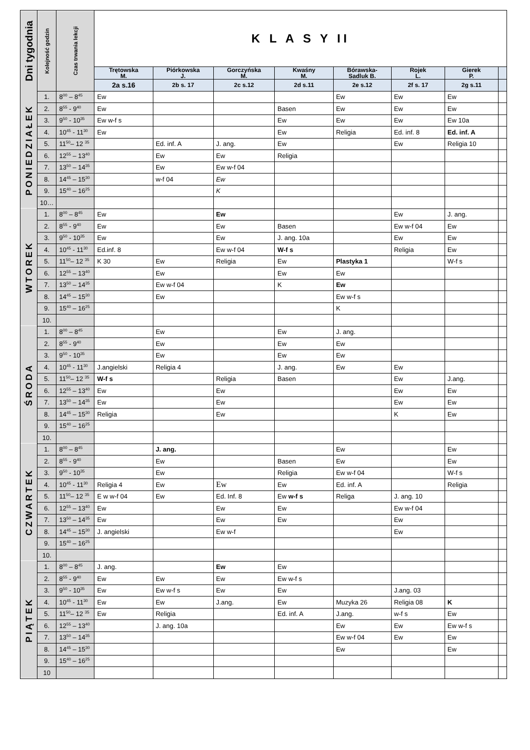| Dni tygodnia | Kolejność godzin | Czas trwania lekcji | K L A S Y II | | | | | | | |
| --- | --- | --- | --- | --- | --- | --- | --- | --- | --- | --- |
| | | | Trętowska M. | Piórkowska J. | Gorczyńska M. | Kwaśny M. | Bórawska- Sadluk B. | Rojek L. | Gierek P. | |
| | | | 2a s.16 | 2b s. 17 | 2c s.12 | 2d s.11 | 2e s.12 | 2f s. 17 | 2g s.11 | |
| PONIEDZIAŁEK | 1. | 8<sup>00</sup> – 8<sup>45</sup> | Ew | | | | Ew | Ew | Ew | |
| | 2. | 8<sup>55</sup> - 9<sup>40</sup> | Ew | | | Basen | Ew | Ew | Ew | |
| | 3. | 9<sup>50</sup> - 10<sup>35</sup> | Ew w-f s | | | Ew | Ew | Ew | Ew 10a | |
| | 4. | 10<sup>45</sup> - 11<sup>30</sup> | Ew | | | Ew | Religia | Ed. inf. 8 | Ed. inf. A | |
| | 5. | 11<sup>50</sup>– 12 <sup>35</sup> | | Ed. inf. A | J. ang. | Ew | | Ew | Religia 10 | |
| | 6. | 12<sup>55</sup> – 13<sup>40</sup> | | Ew | Ew | Religia | | | | |
| | 7. | 13<sup>50</sup> – 14<sup>35</sup> | | Ew | Ew w-f 04 | | | | | |
| | 8. | 14<sup>45</sup> – 15<sup>30</sup> | | w-f 04 | Ew | | | | | |
| | 9. | 15<sup>40</sup> – 16<sup>25</sup> | | | K | | | | | |
| | 10… | | | | | | | | | |
| WTOREK | 1. | 8<sup>00</sup> – 8<sup>45</sup> | Ew | | Ew | | | Ew | J. ang. | |
| | 2. | 8<sup>55</sup> - 9<sup>40</sup> | Ew | | Ew | Basen | | Ew w-f 04 | Ew | |
| | 3. | 9<sup>50</sup> - 10<sup>35</sup> | Ew | | Ew | J. ang. 10a | | Ew | Ew | |
| | 4. | 10<sup>45</sup> - 11<sup>30</sup> | Ed.inf. 8 | | Ew w-f 04 | W-f s | | Religia | Ew | |
| | 5. | 11<sup>50</sup>– 12 <sup>35</sup> | K 30 | Ew | Religia | Ew | Plastyka 1 | | W-f s | |
| | 6. | 12<sup>55</sup> – 13<sup>40</sup> | | Ew | | Ew | Ew | | | |
| | 7. | 13<sup>50</sup> – 14<sup>35</sup> | | Ew w-f 04 | | K | Ew | | | |
| | 8. | 14<sup>45</sup> – 15<sup>30</sup> | | Ew | | | Ew w-f s | | | |
| | 9. | 15<sup>40</sup> – 16<sup>25</sup> | | | | | K | | | |
| | 10. | | | | | | | | | |
| ŚRODA | 1. | 8<sup>00</sup> – 8<sup>45</sup> | | Ew | | Ew | J. ang. | | | |
| | 2. | 8<sup>55</sup> - 9<sup>40</sup> | | Ew | | Ew | Ew | | | |
| | 3. | 9<sup>50</sup> - 10<sup>35</sup> | | Ew | | Ew | Ew | | | |
| | 4. | 10<sup>45</sup> - 11<sup>30</sup> | J.angielski | Religia 4 | | J. ang. | Ew | Ew | | |
| | 5. | 11<sup>50</sup>– 12 <sup>35</sup> | W-f s | | Religia | Basen | | Ew | J.ang. | |
| | 6. | 12<sup>55</sup> – 13<sup>40</sup> | Ew | | Ew | | | Ew | Ew | |
| | 7. | 13<sup>50</sup> – 14<sup>35</sup> | Ew | | Ew | | | Ew | Ew | |
| | 8. | 14<sup>45</sup> – 15<sup>30</sup> | Religia | | Ew | | | K | Ew | |
| | 9. | 15<sup>40</sup> – 16<sup>25</sup> | | | | | | | | |
| | 10. | | | | | | | | | |
| CZWARTEK | 1. | 8<sup>00</sup> – 8<sup>45</sup> | | J. ang. | | | Ew | | Ew | |
| | 2. | 8<sup>55</sup> - 9<sup>40</sup> | | Ew | | Basen | Ew | | Ew | |
| | 3. | 9<sup>50</sup> - 10<sup>35</sup> | | Ew | | Religia | Ew w-f 04 | | W-f s | |
| | 4. | 10<sup>45</sup> - 11<sup>30</sup> | Religia 4 | Ew | Ew | Ew | Ed. inf. A | | Religia | |
| | 5. | 11<sup>50</sup>– 12 <sup>35</sup> | E w w-f 04 | Ew | Ed. Inf. 8 | Ew w-f s | Religa | J. ang. 10 | | |
| | 6. | 12<sup>55</sup> – 13<sup>40</sup> | Ew | | Ew | Ew | | Ew w-f 04 | | |
| | 7. | 13<sup>50</sup> – 14<sup>35</sup> | Ew | | Ew | Ew | | Ew | | |
| | 8. | 14<sup>45</sup> – 15<sup>30</sup> | J. angielski | | Ew w-f | | | Ew | | |
| | 9. | 15<sup>40</sup> – 16<sup>25</sup> | | | | | | | | |
| | 10. | | | | | | | | | |
| PIĄTEK | 1. | 8<sup>00</sup> – 8<sup>45</sup> | J. ang. | | Ew | Ew | | | | |
| | 2. | 8<sup>55</sup> - 9<sup>40</sup> | Ew | Ew | Ew | Ew w-f s | | | | |
| | 3. | 9<sup>50</sup> - 10<sup>35</sup> | Ew | Ew w-f s | Ew | Ew | | J.ang. 03 | | |
| | 4. | 10<sup>45</sup> - 11<sup>30</sup> | Ew | Ew | J.ang. | Ew | Muzyka 26 | Religia 08 | K | |
| | 5. | 11<sup>50</sup>– 12 <sup>35</sup> | Ew | Religia | | Ed. inf. A | J.ang. | w-f s | Ew | |
| | 6. | 12<sup>55</sup> – 13<sup>40</sup> | | J. ang. 10a | | | Ew | Ew | Ew w-f s | |
| | 7. | 13<sup>50</sup> – 14<sup>35</sup> | | | | | Ew w-f 04 | Ew | Ew | |
| | 8. | 14<sup>45</sup> – 15<sup>30</sup> | | | | | Ew | | Ew | |
| | 9. | 15<sup>40</sup> – 16<sup>25</sup> | | | | | | | | |
| | 10 | | | | | | | | | |